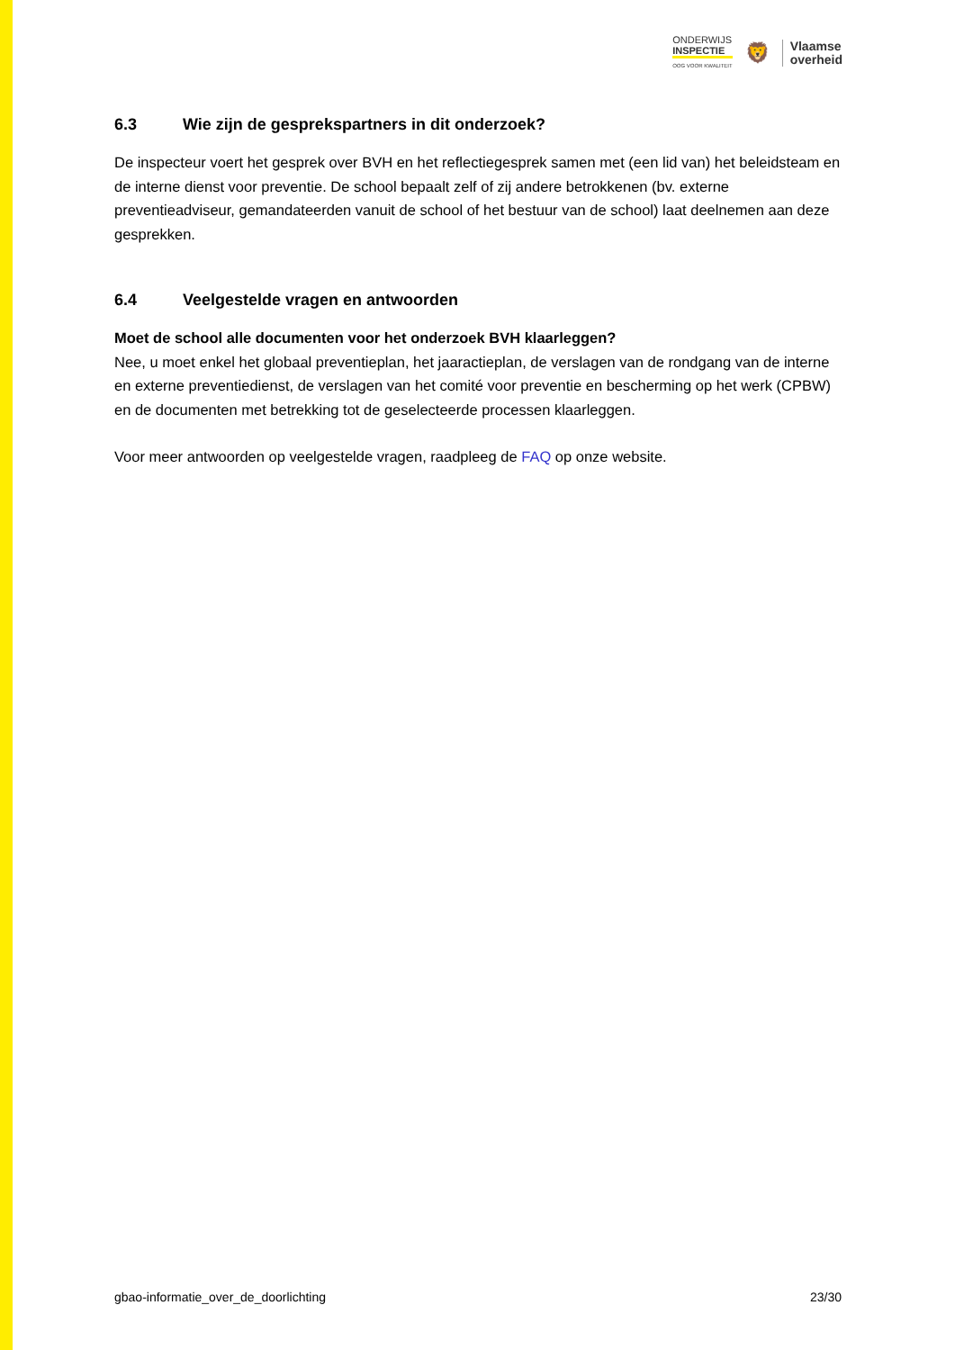ONDERWIJS
INSPECTIE
OOG VOOR KWALITEIT
🦁
Vlaamse
overheid
6.3 Wie zijn de gesprekspartners in dit onderzoek?
De inspecteur voert het gesprek over BVH en het reflectiegesprek samen met (een lid van) het beleidsteam en de interne dienst voor preventie. De school bepaalt zelf of zij andere betrokkenen (bv. externe preventieadviseur, gemandateerden vanuit de school of het bestuur van de school) laat deelnemen aan deze gesprekken.
6.4 Veelgestelde vragen en antwoorden
Moet de school alle documenten voor het onderzoek BVH klaarleggen?
Nee, u moet enkel het globaal preventieplan, het jaaractieplan, de verslagen van de rondgang van de interne en externe preventiedienst, de verslagen van het comité voor preventie en bescherming op het werk (CPBW) en de documenten met betrekking tot de geselecteerde processen klaarleggen.
Voor meer antwoorden op veelgestelde vragen, raadpleeg de FAQ op onze website.
gbao-informatie_over_de_doorlichting 23/30